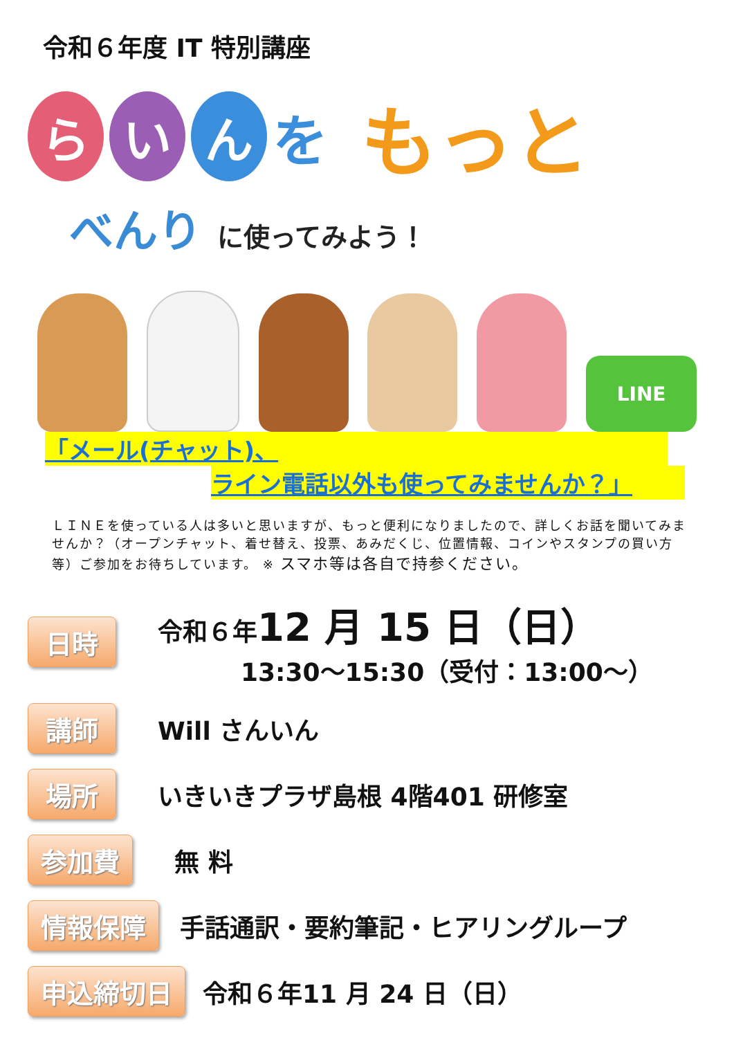令和６年度 IT 特別講座
ら い ん
を
もっと
べんり に使ってみよう！
LINE
「メール(チャット)、
ライン電話以外も使ってみませんか？」
ＬＩＮＥを使っている人は多いと思いますが、もっと便利になりましたので、詳しくお話を聞いてみませんか？（オープンチャット、着せ替え、投票、あみだくじ、位置情報、コインやスタンプの買い方等）ご参加をお待ちしています。 ※ スマホ等は各自で持参ください。
日時
令和６年12 月 15 日（日）
13:30～15:30（受付：13:00～）
講師
Will さんいん
場所
いきいきプラザ島根 4階401 研修室
参加費
無 料
情報保障
手話通訳・要約筆記・ヒアリングループ
申込締切日
令和６年11 月 24 日（日）